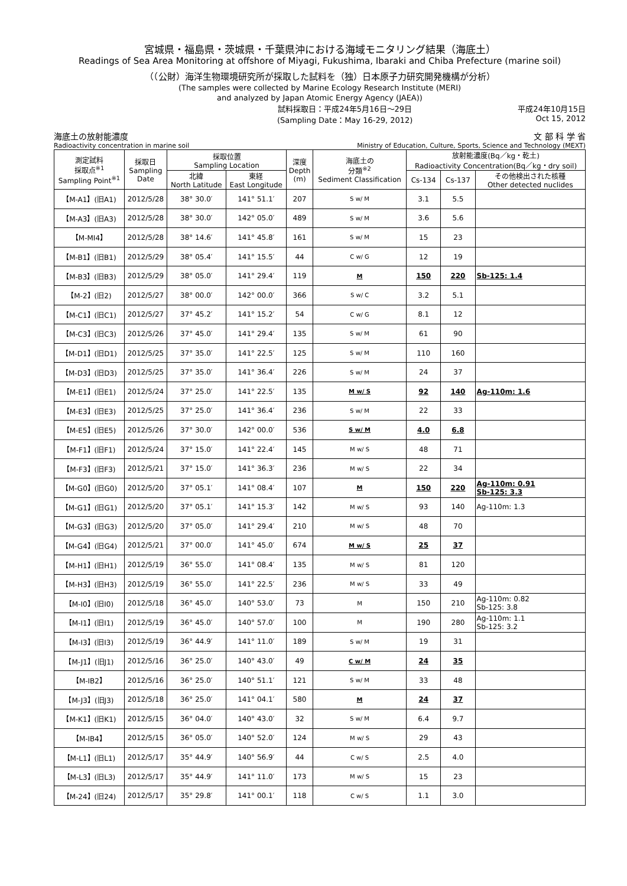宮城県・福島県・茨城県・千葉県沖における海域モニタリング結果（海底土）
Readings of Sea Area Monitoring at offshore of Miyagi, Fukushima, Ibaraki and Chiba Prefecture (marine soil)
（（公財）海洋生物環境研究所が採取した試料を（独）日本原子力研究開発機構が分析）
(The samples were collected by Marine Ecology Research Institute (MERI)
and analyzed by Japan Atomic Energy Agency (JAEA))
試料採取日：平成24年5月16日～29日
(Sampling Date：May 16-29, 2012) 平成24年10月15日
Oct 15, 2012
海底土の放射能濃度 文 部 科 学 省
Radioactivity concentration in marine soil Ministry of Education, Culture, Sports, Science and Technology (MEXT)
| 測定試料 採取点<sup>※1</sup> Sampling Point<sup>※1</sup> | 採取日 Sampling Date | 採取位置 Sampling Location | | 深度 Depth (m) | 海底土の 分類<sup>※2</sup> Sediment Classification | 放射能濃度(Bq／kg・乾土) Radioactivity Concentration(Bq／kg・dry soil) | | |
| --- | --- | --- | --- | --- | --- | --- | --- | --- |
| | | 北緯 North Latitude | 東経 East Longitude | | | Cs-134 | Cs-137 | その他検出された核種 Other detected nuclides |
| 【M-A1】(旧A1) | 2012/5/28 | 38° 30.0′ | 141° 51.1′ | 207 | S w/ M | 3.1 | 5.5 | |
| 【M-A3】(旧A3) | 2012/5/28 | 38° 30.0′ | 142° 05.0′ | 489 | S w/ M | 3.6 | 5.6 | |
| 【M-MI4】 | 2012/5/28 | 38° 14.6′ | 141° 45.8′ | 161 | S w/ M | 15 | 23 | |
| 【M-B1】(旧B1) | 2012/5/29 | 38° 05.4′ | 141° 15.5′ | 44 | C w/ G | 12 | 19 | |
| 【M-B3】(旧B3) | 2012/5/29 | 38° 05.0′ | 141° 29.4′ | 119 | M | 150 | 220 | Sb-125: 1.4 |
| 【M-2】(旧2) | 2012/5/27 | 38° 00.0′ | 142° 00.0′ | 366 | S w/ C | 3.2 | 5.1 | |
| 【M-C1】(旧C1) | 2012/5/27 | 37° 45.2′ | 141° 15.2′ | 54 | C w/ G | 8.1 | 12 | |
| 【M-C3】(旧C3) | 2012/5/26 | 37° 45.0′ | 141° 29.4′ | 135 | S w/ M | 61 | 90 | |
| 【M-D1】(旧D1) | 2012/5/25 | 37° 35.0′ | 141° 22.5′ | 125 | S w/ M | 110 | 160 | |
| 【M-D3】(旧D3) | 2012/5/25 | 37° 35.0′ | 141° 36.4′ | 226 | S w/ M | 24 | 37 | |
| 【M-E1】(旧E1) | 2012/5/24 | 37° 25.0′ | 141° 22.5′ | 135 | M w/ S | 92 | 140 | Ag-110m: 1.6 |
| 【M-E3】(旧E3) | 2012/5/25 | 37° 25.0′ | 141° 36.4′ | 236 | S w/ M | 22 | 33 | |
| 【M-E5】(旧E5) | 2012/5/26 | 37° 30.0′ | 142° 00.0′ | 536 | S w/ M | 4.0 | 6.8 | |
| 【M-F1】(旧F1) | 2012/5/24 | 37° 15.0′ | 141° 22.4′ | 145 | M w/ S | 48 | 71 | |
| 【M-F3】(旧F3) | 2012/5/21 | 37° 15.0′ | 141° 36.3′ | 236 | M w/ S | 22 | 34 | |
| 【M-G0】(旧G0) | 2012/5/20 | 37° 05.1′ | 141° 08.4′ | 107 | M | 150 | 220 | Ag-110m: 0.91 Sb-125: 3.3 |
| 【M-G1】(旧G1) | 2012/5/20 | 37° 05.1′ | 141° 15.3′ | 142 | M w/ S | 93 | 140 | Ag-110m: 1.3 |
| 【M-G3】(旧G3) | 2012/5/20 | 37° 05.0′ | 141° 29.4′ | 210 | M w/ S | 48 | 70 | |
| 【M-G4】(旧G4) | 2012/5/21 | 37° 00.0′ | 141° 45.0′ | 674 | M w/ S | 25 | 37 | |
| 【M-H1】(旧H1) | 2012/5/19 | 36° 55.0′ | 141° 08.4′ | 135 | M w/ S | 81 | 120 | |
| 【M-H3】(旧H3) | 2012/5/19 | 36° 55.0′ | 141° 22.5′ | 236 | M w/ S | 33 | 49 | |
| 【M-I0】(旧I0) | 2012/5/18 | 36° 45.0′ | 140° 53.0′ | 73 | M | 150 | 210 | Ag-110m: 0.82 Sb-125: 3.8 |
| 【M-I1】(旧I1) | 2012/5/19 | 36° 45.0′ | 140° 57.0′ | 100 | M | 190 | 280 | Ag-110m: 1.1 Sb-125: 3.2 |
| 【M-I3】(旧I3) | 2012/5/19 | 36° 44.9′ | 141° 11.0′ | 189 | S w/ M | 19 | 31 | |
| 【M-J1】(旧J1) | 2012/5/16 | 36° 25.0′ | 140° 43.0′ | 49 | C w/ M | 24 | 35 | |
| 【M-IB2】 | 2012/5/16 | 36° 25.0′ | 140° 51.1′ | 121 | S w/ M | 33 | 48 | |
| 【M-J3】(旧J3) | 2012/5/18 | 36° 25.0′ | 141° 04.1′ | 580 | M | 24 | 37 | |
| 【M-K1】(旧K1) | 2012/5/15 | 36° 04.0′ | 140° 43.0′ | 32 | S w/ M | 6.4 | 9.7 | |
| 【M-IB4】 | 2012/5/15 | 36° 05.0′ | 140° 52.0′ | 124 | M w/ S | 29 | 43 | |
| 【M-L1】(旧L1) | 2012/5/17 | 35° 44.9′ | 140° 56.9′ | 44 | C w/ S | 2.5 | 4.0 | |
| 【M-L3】(旧L3) | 2012/5/17 | 35° 44.9′ | 141° 11.0′ | 173 | M w/ S | 15 | 23 | |
| 【M-24】(旧24) | 2012/5/17 | 35° 29.8′ | 141° 00.1′ | 118 | C w/ S | 1.1 | 3.0 | |